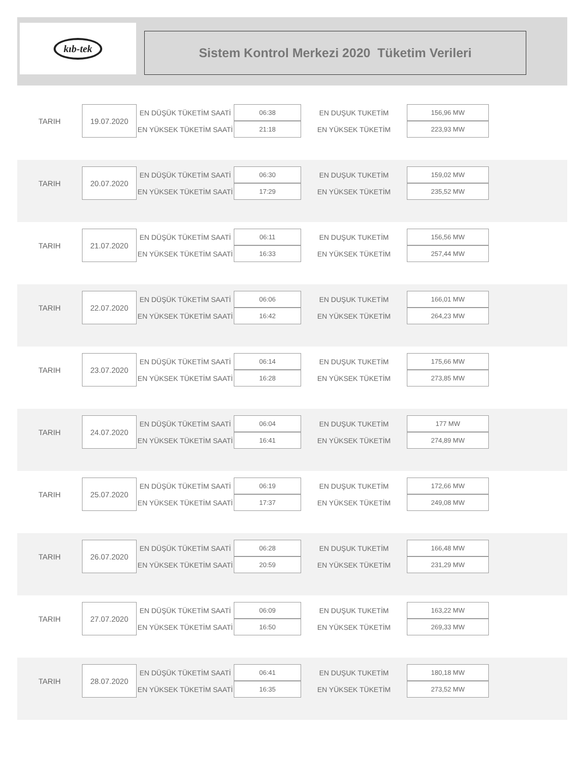kıb-tek
Sistem Kontrol Merkezi 2020 Tüketim Verileri
| TARIH | 19.07.2020 | EN DÜŞÜK TÜKETİM SAATİ | 06:38 | EN DUŞUK TUKETİM | 156,96 MW |
| | | EN YÜKSEK TÜKETİM SAATİ | 21:18 | EN YÜKSEK TÜKETİM | 223,93 MW |
| TARIH | 20.07.2020 | EN DÜŞÜK TÜKETİM SAATİ | 06:30 | EN DUŞUK TUKETİM | 159,02 MW |
| | | EN YÜKSEK TÜKETİM SAATİ | 17:29 | EN YÜKSEK TÜKETİM | 235,52 MW |
| TARIH | 21.07.2020 | EN DÜŞÜK TÜKETİM SAATİ | 06:11 | EN DUŞUK TUKETİM | 156,56 MW |
| | | EN YÜKSEK TÜKETİM SAATİ | 16:33 | EN YÜKSEK TÜKETİM | 257,44 MW |
| TARIH | 22.07.2020 | EN DÜŞÜK TÜKETİM SAATİ | 06:06 | EN DUŞUK TUKETİM | 166,01 MW |
| | | EN YÜKSEK TÜKETİM SAATİ | 16:42 | EN YÜKSEK TÜKETİM | 264,23 MW |
| TARIH | 23.07.2020 | EN DÜŞÜK TÜKETİM SAATİ | 06:14 | EN DUŞUK TUKETİM | 175,66 MW |
| | | EN YÜKSEK TÜKETİM SAATİ | 16:28 | EN YÜKSEK TÜKETİM | 273,85 MW |
| TARIH | 24.07.2020 | EN DÜŞÜK TÜKETİM SAATİ | 06:04 | EN DUŞUK TUKETİM | 177 MW |
| | | EN YÜKSEK TÜKETİM SAATİ | 16:41 | EN YÜKSEK TÜKETİM | 274,89 MW |
| TARIH | 25.07.2020 | EN DÜŞÜK TÜKETİM SAATİ | 06:19 | EN DUŞUK TUKETİM | 172,66 MW |
| | | EN YÜKSEK TÜKETİM SAATİ | 17:37 | EN YÜKSEK TÜKETİM | 249,08 MW |
| TARIH | 26.07.2020 | EN DÜŞÜK TÜKETİM SAATİ | 06:28 | EN DUŞUK TUKETİM | 166,48 MW |
| | | EN YÜKSEK TÜKETİM SAATİ | 20:59 | EN YÜKSEK TÜKETİM | 231,29 MW |
| TARIH | 27.07.2020 | EN DÜŞÜK TÜKETİM SAATİ | 06:09 | EN DUŞUK TUKETİM | 163,22 MW |
| | | EN YÜKSEK TÜKETİM SAATİ | 16:50 | EN YÜKSEK TÜKETİM | 269,33 MW |
| TARIH | 28.07.2020 | EN DÜŞÜK TÜKETİM SAATİ | 06:41 | EN DUŞUK TUKETİM | 180,18 MW |
| | | EN YÜKSEK TÜKETİM SAATİ | 16:35 | EN YÜKSEK TÜKETİM | 273,52 MW |